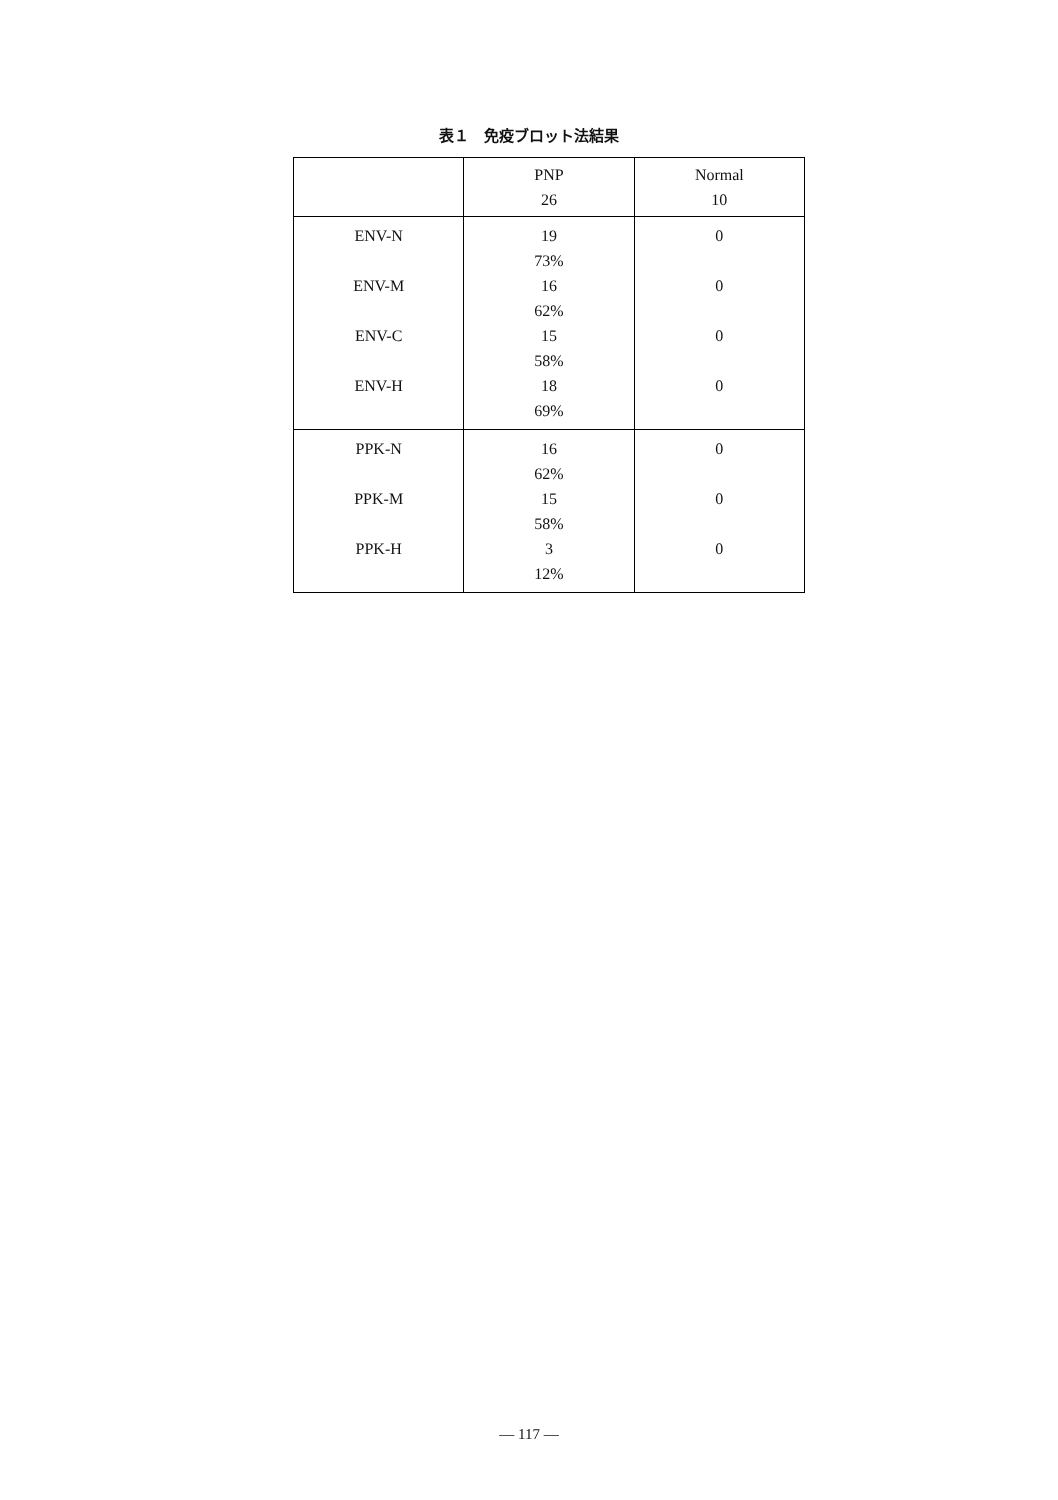表１　免疫ブロット法結果
| | PNP 26 | Normal 10 |
| --- | --- | --- |
| ENV-N ENV-M ENV-C ENV-H | 19 73% 16 62% 15 58% 18 69% | 0 0 0 0 |
| PPK-N PPK-M PPK-H | 16 62% 15 58% 3 12% | 0 0 0 |
— 117 —